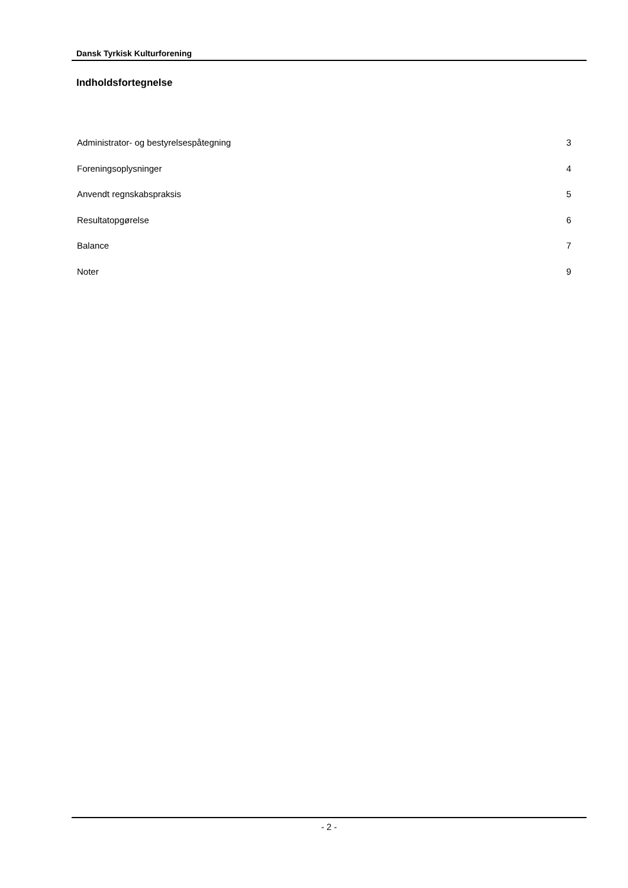Dansk Tyrkisk Kulturforening
Indholdsfortegnelse
Administrator- og bestyrelsespåtegning 3
Foreningsoplysninger 4
Anvendt regnskabspraksis 5
Resultatopgørelse 6
Balance 7
Noter 9
- 2 -